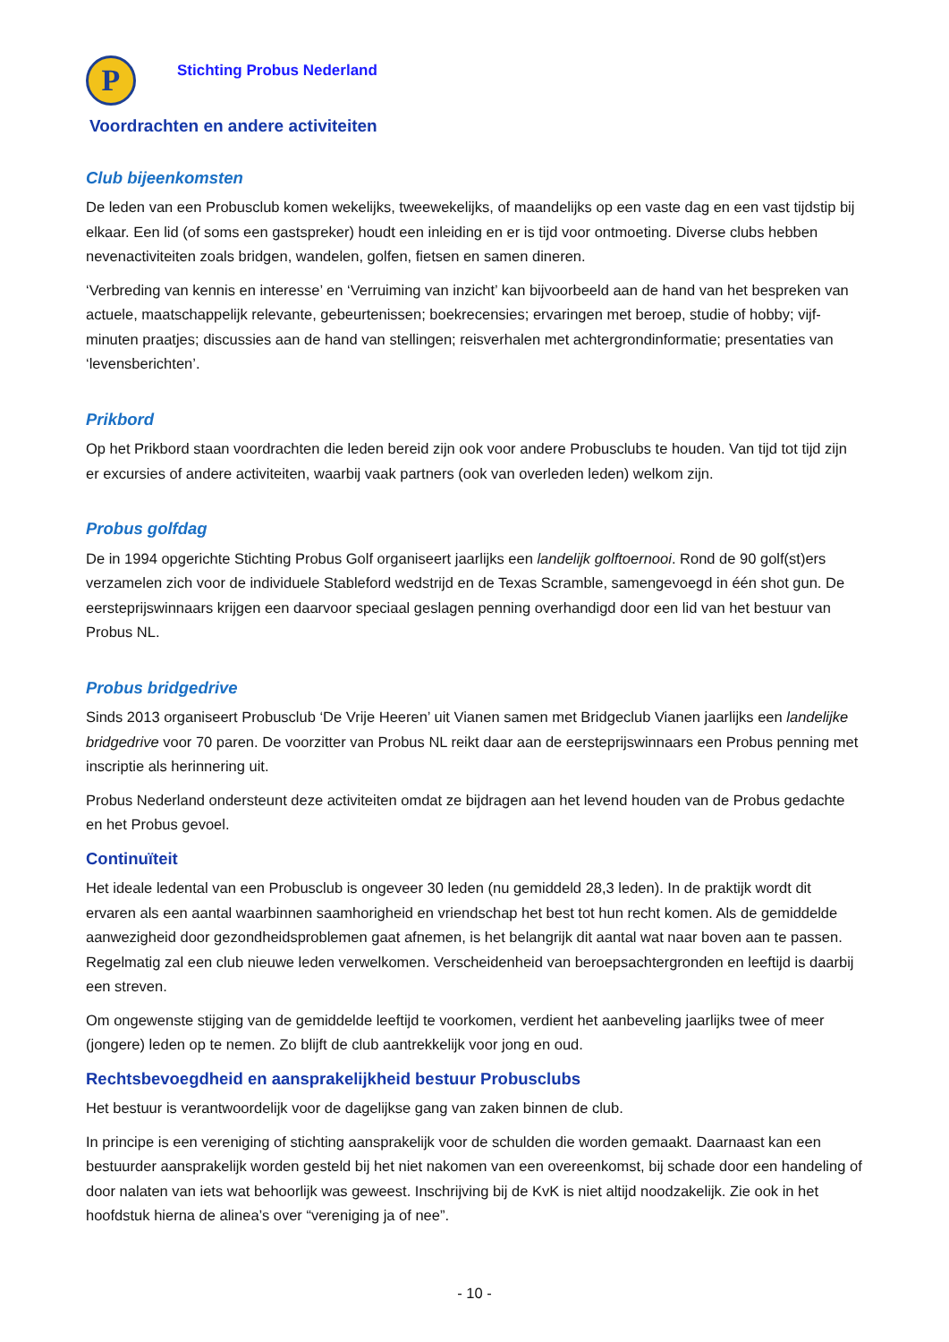P
Stichting Probus Nederland
Voordrachten en andere activiteiten
Club bijeenkomsten
De leden van een Probusclub komen wekelijks, tweewekelijks, of maandelijks op een vaste dag en een vast tijdstip bij elkaar. Een lid (of soms een gastspreker) houdt een inleiding en er is tijd voor ontmoeting. Diverse clubs hebben nevenactiviteiten zoals bridgen, wandelen, golfen, fietsen en samen dineren.
‘Verbreding van kennis en interesse’ en ‘Verruiming van inzicht’ kan bijvoorbeeld aan de hand van het bespreken van actuele, maatschappelijk relevante, gebeurtenissen; boekrecensies; ervaringen met beroep, studie of hobby; vijf-minuten praatjes; discussies aan de hand van stellingen; reisverhalen met achtergrondinformatie; presentaties van ‘levensberichten’.
Prikbord
Op het Prikbord staan voordrachten die leden bereid zijn ook voor andere Probusclubs te houden. Van tijd tot tijd zijn er excursies of andere activiteiten, waarbij vaak partners (ook van overleden leden) welkom zijn.
Probus golfdag
De in 1994 opgerichte Stichting Probus Golf organiseert jaarlijks een landelijk golftoernooi. Rond de 90 golf(st)ers verzamelen zich voor de individuele Stableford wedstrijd en de Texas Scramble, samengevoegd in één shot gun. De eersteprijswinnaars krijgen een daarvoor speciaal geslagen penning overhandigd door een lid van het bestuur van Probus NL.
Probus bridgedrive
Sinds 2013 organiseert Probusclub ‘De Vrije Heeren’ uit Vianen samen met Bridgeclub Vianen jaarlijks een landelijke bridgedrive voor 70 paren. De voorzitter van Probus NL reikt daar aan de eersteprijswinnaars een Probus penning met inscriptie als herinnering uit.
Probus Nederland ondersteunt deze activiteiten omdat ze bijdragen aan het levend houden van de Probus gedachte en het Probus gevoel.
Continuïteit
Het ideale ledental van een Probusclub is ongeveer 30 leden (nu gemiddeld 28,3 leden). In de praktijk wordt dit ervaren als een aantal waarbinnen saamhorigheid en vriendschap het best tot hun recht komen. Als de gemiddelde aanwezigheid door gezondheidsproblemen gaat afnemen, is het belangrijk dit aantal wat naar boven aan te passen. Regelmatig zal een club nieuwe leden verwelkomen. Verscheidenheid van beroepsachtergronden en leeftijd is daarbij een streven.
Om ongewenste stijging van de gemiddelde leeftijd te voorkomen, verdient het aanbeveling jaarlijks twee of meer (jongere) leden op te nemen. Zo blijft de club aantrekkelijk voor jong en oud.
Rechtsbevoegdheid en aansprakelijkheid bestuur Probusclubs
Het bestuur is verantwoordelijk voor de dagelijkse gang van zaken binnen de club.
In principe is een vereniging of stichting aansprakelijk voor de schulden die worden gemaakt. Daarnaast kan een bestuurder aansprakelijk worden gesteld bij het niet nakomen van een overeenkomst, bij schade door een handeling of door nalaten van iets wat behoorlijk was geweest. Inschrijving bij de KvK is niet altijd noodzakelijk. Zie ook in het hoofdstuk hierna de alinea’s over “vereniging ja of nee”.
- 10 -